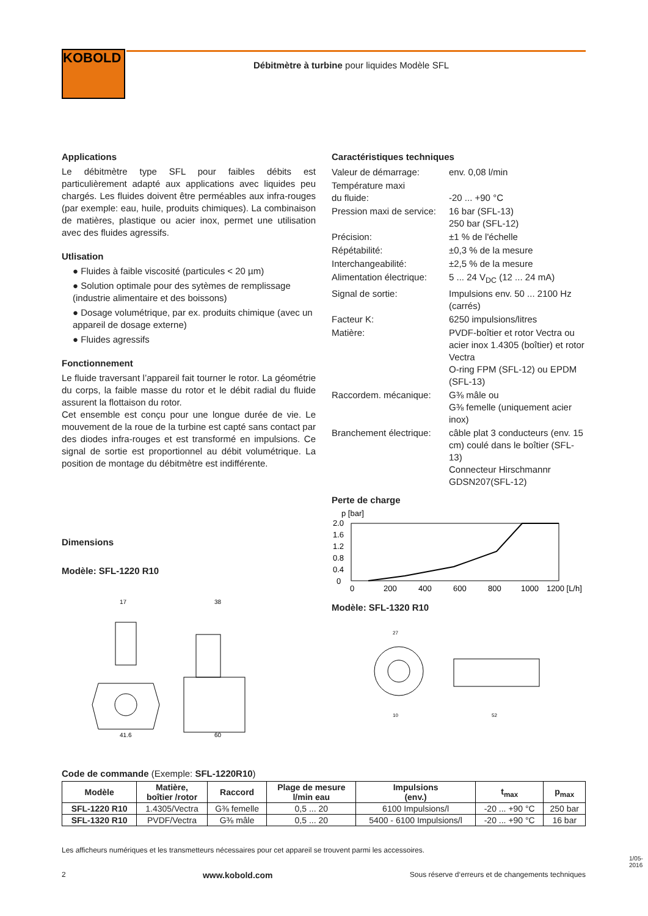KOBOLD
Débitmètre à turbine pour liquides Modèle SFL
Applications
Le débitmètre type SFL pour faibles débits est particulièrement adapté aux applications avec liquides peu chargés. Les fluides doivent être perméables aux infra-rouges (par exemple: eau, huile, produits chimiques). La combinaison de matières, plastique ou acier inox, permet une utilisation avec des fluides agressifs.
Utlisation
● Fluides à faible viscosité (particules < 20 µm)
● Solution optimale pour des sytèmes de remplissage (industrie alimentaire et des boissons)
● Dosage volumétrique, par ex. produits chimique (avec un appareil de dosage externe)
● Fluides agressifs
Fonctionnement
Le fluide traversant l’appareil fait tourner le rotor. La géométrie du corps, la faible masse du rotor et le débit radial du fluide assurent la flottaison du rotor.
Cet ensemble est conçu pour une longue durée de vie. Le mouvement de la roue de la turbine est capté sans contact par des diodes infra-rouges et est transformé en impulsions. Ce signal de sortie est proportionnel au débit volumétrique. La position de montage du débitmètre est indifférente.
Dimensions
Modèle: SFL-1220 R10
17
38
41.6
60
Caractéristiques techniques
| Valeur de démarrage: | env. 0,08 l/min |
| Température maxi du fluide: | -20 ... +90 °C |
| Pression maxi de service: | 16 bar (SFL-13) 250 bar (SFL-12) |
| Précision: | ±1 % de l'échelle |
| Répétabilité: | ±0,3 % de la mesure |
| Interchangeabilité: | ±2,5 % de la mesure |
| Alimentation électrique: | 5 ... 24 V<sub>DC</sub> (12 ... 24 mA) |
| Signal de sortie: | Impulsions env. 50 ... 2100 Hz (carrés) |
| Facteur K: | 6250 impulsions/litres |
| Matière: | PVDF-boîtier et rotor Vectra ou acier inox 1.4305 (boîtier) et rotor Vectra O-ring FPM (SFL-12) ou EPDM (SFL-13) |
| Raccordem. mécanique: | G⅜ mâle ou G⅜ femelle (uniquement acier inox) |
| Branchement électrique: | câble plat 3 conducteurs (env. 15 cm) coulé dans le boîtier (SFL-13) Connecteur Hirschmannr GDSN207(SFL-12) |
Perte de charge
p [bar]
2.0
1.6
1.2
0.8
0.4
0
0
200
400
600
800
1000
1200 [L/h]
Modèle: SFL-1320 R10
27
10
52
Code de commande (Exemple: SFL-1220R10)
| Modèle | Matière, boîtier /rotor | Raccord | Plage de mesure l/min eau | Impulsions (env.) | t<sub>max</sub> | p<sub>max</sub> |
| --- | --- | --- | --- | --- | --- | --- |
| SFL-1220 R10 | 1.4305/Vectra | G⅜ femelle | 0,5 ... 20 | 6100 Impulsions/l | -20 ... +90 °C | 250 bar |
| SFL-1320 R10 | PVDF/Vectra | G⅜ mâle | 0,5 ... 20 | 5400 - 6100 Impulsions/l | -20 ... +90 °C | 16 bar |
Les afficheurs numériques et les transmetteurs nécessaires pour cet appareil se trouvent parmi les accessoires.
2 www.kobold.com Sous réserve d‘erreurs et de changements techniques
1/05-2016